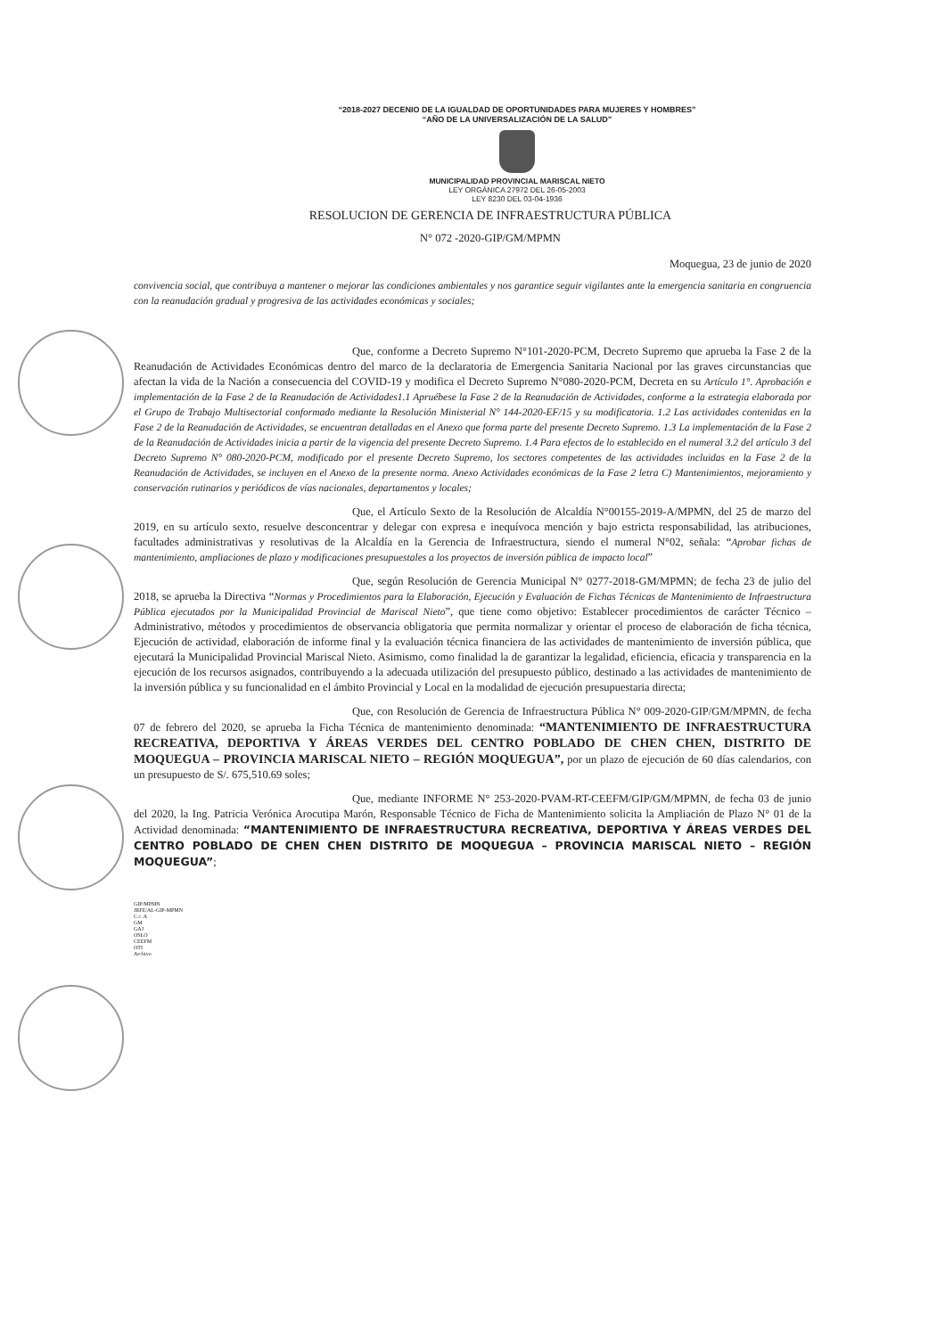“2018-2027 DECENIO DE LA IGUALDAD DE OPORTUNIDADES PARA MUJERES Y HOMBRES”
“AÑO DE LA UNIVERSALIZACIÓN DE LA SALUD”
MUNICIPALIDAD PROVINCIAL MARISCAL NIETO
LEY ORGÁNICA 27972 DEL 26-05-2003
LEY 8230 DEL 03-04-1936
RESOLUCION DE GERENCIA DE INFRAESTRUCTURA PÚBLICA
N° 072 -2020-GIP/GM/MPMN
Moquegua, 23 de junio de 2020
convivencia social, que contribuya a mantener o mejorar las condiciones ambientales y nos garantice seguir vigilantes ante la emergencia sanitaria en congruencia con la reanudación gradual y progresiva de las actividades económicas y sociales;
Que, conforme a Decreto Supremo N°101-2020-PCM, Decreto Supremo que aprueba la Fase 2 de la Reanudación de Actividades Económicas dentro del marco de la declaratoria de Emergencia Sanitaria Nacional por las graves circunstancias que afectan la vida de la Nación a consecuencia del COVID-19 y modifica el Decreto Supremo N°080-2020-PCM, Decreta en su Artículo 1°. Aprobación e implementación de la Fase 2 de la Reanudación de Actividades1.1 Apruébese la Fase 2 de la Reanudación de Actividades, conforme a la estrategia elaborada por el Grupo de Trabajo Multisectorial conformado mediante la Resolución Ministerial N° 144-2020-EF/15 y su modificatoria. 1.2 Las actividades contenidas en la Fase 2 de la Reanudación de Actividades, se encuentran detalladas en el Anexo que forma parte del presente Decreto Supremo. 1.3 La implementación de la Fase 2 de la Reanudación de Actividades inicia a partir de la vigencia del presente Decreto Supremo. 1.4 Para efectos de lo establecido en el numeral 3.2 del artículo 3 del Decreto Supremo N° 080-2020-PCM, modificado por el presente Decreto Supremo, los sectores competentes de las actividades incluidas en la Fase 2 de la Reanudación de Actividades, se incluyen en el Anexo de la presente norma. Anexo Actividades económicas de la Fase 2 letra C) Mantenimientos, mejoramiento y conservación rutinarios y periódicos de vías nacionales, departamentos y locales;
Que, el Artículo Sexto de la Resolución de Alcaldía N°00155-2019-A/MPMN, del 25 de marzo del 2019, en su artículo sexto, resuelve desconcentrar y delegar con expresa e inequívoca mención y bajo estricta responsabilidad, las atribuciones, facultades administrativas y resolutivas de la Alcaldía en la Gerencia de Infraestructura, siendo el numeral N°02, señala: “Aprobar fichas de mantenimiento, ampliaciones de plazo y modificaciones presupuestales a los proyectos de inversión pública de impacto local”
Que, según Resolución de Gerencia Municipal N° 0277-2018-GM/MPMN; de fecha 23 de julio del 2018, se aprueba la Directiva “Normas y Procedimientos para la Elaboración, Ejecución y Evaluación de Fichas Técnicas de Mantenimiento de Infraestructura Pública ejecutados por la Municipalidad Provincial de Mariscal Nieto”, que tiene como objetivo: Establecer procedimientos de carácter Técnico – Administrativo, métodos y procedimientos de observancia obligatoria que permita normalizar y orientar el proceso de elaboración de ficha técnica, Ejecución de actividad, elaboración de informe final y la evaluación técnica financiera de las actividades de mantenimiento de inversión pública, que ejecutará la Municipalidad Provincial Mariscal Nieto. Asimismo, como finalidad la de garantizar la legalidad, eficiencia, eficacia y transparencia en la ejecución de los recursos asignados, contribuyendo a la adecuada utilización del presupuesto público, destinado a las actividades de mantenimiento de la inversión pública y su funcionalidad en el ámbito Provincial y Local en la modalidad de ejecución presupuestaria directa;
Que, con Resolución de Gerencia de Infraestructura Pública N° 009-2020-GIP/GM/MPMN, de fecha 07 de febrero del 2020, se aprueba la Ficha Técnica de mantenimiento denominada: “MANTENIMIENTO DE INFRAESTRUCTURA RECREATIVA, DEPORTIVA Y ÁREAS VERDES DEL CENTRO POBLADO DE CHEN CHEN, DISTRITO DE MOQUEGUA – PROVINCIA MARISCAL NIETO – REGIÓN MOQUEGUA”, por un plazo de ejecución de 60 días calendarios, con un presupuesto de S/. 675,510.69 soles;
Que, mediante INFORME N° 253-2020-PVAM-RT-CEEFM/GIP/GM/MPMN, de fecha 03 de junio del 2020, la Ing. Patricia Verónica Arocutipa Marón, Responsable Técnico de Ficha de Mantenimiento solicita la Ampliación de Plazo N° 01 de la Actividad denominada: “MANTENIMIENTO DE INFRAESTRUCTURA RECREATIVA, DEPORTIVA Y ÁREAS VERDES DEL CENTRO POBLADO DE CHEN CHEN DISTRITO DE MOQUEGUA – PROVINCIA MARISCAL NIETO – REGIÓN MOQUEGUA”;
GIP/MPMN
JRFE/AL-GIP-MPMN
C.c. A
GM
GAJ
OSLO
CEEFM
OTI
Archivo